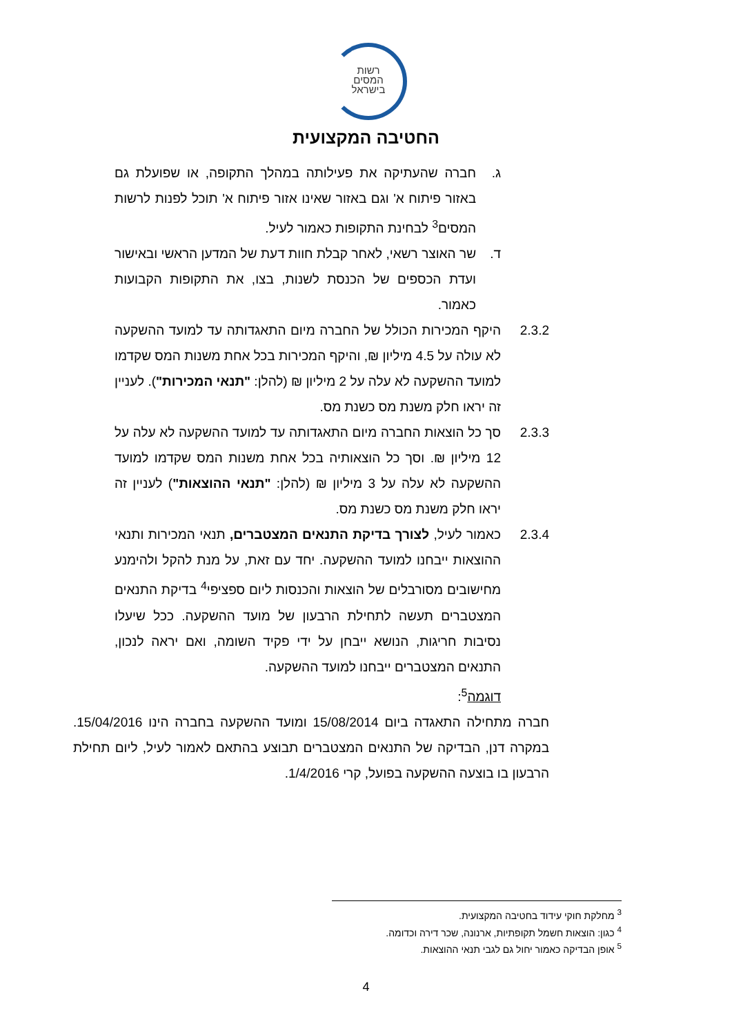רשות
המסים
בישראל
החטיבה המקצועית
ג. חברה שהעתיקה את פעילותה במהלך התקופה, או שפועלת גם באזור פיתוח א' וגם באזור שאינו אזור פיתוח א' תוכל לפנות לרשות המסים<sup>3</sup> לבחינת התקופות כאמור לעיל.
ד. שר האוצר רשאי, לאחר קבלת חוות דעת של המדען הראשי ובאישור ועדת הכספים של הכנסת לשנות, בצו, את התקופות הקבועות כאמור.
2.3.2 היקף המכירות הכולל של החברה מיום התאגדותה עד למועד ההשקעה לא עולה על 4.5 מיליון ₪, והיקף המכירות בכל אחת משנות המס שקדמו למועד ההשקעה לא עלה על 2 מיליון ₪ (להלן: "תנאי המכירות"). לעניין זה יראו חלק משנת מס כשנת מס.
2.3.3 סך כל הוצאות החברה מיום התאגדותה עד למועד ההשקעה לא עלה על 12 מיליון ₪. וסך כל הוצאותיה בכל אחת משנות המס שקדמו למועד ההשקעה לא עלה על 3 מיליון ₪ (להלן: "תנאי ההוצאות") לעניין זה יראו חלק משנת מס כשנת מס.
2.3.4 כאמור לעיל, לצורך בדיקת התנאים המצטברים, תנאי המכירות ותנאי ההוצאות ייבחנו למועד ההשקעה. יחד עם זאת, על מנת להקל ולהימנע מחישובים מסורבלים של הוצאות והכנסות ליום ספציפי<sup>4</sup> בדיקת התנאים המצטברים תעשה לתחילת הרבעון של מועד ההשקעה. ככל שיעלו נסיבות חריגות, הנושא ייבחן על ידי פקיד השומה, ואם יראה לנכון, התנאים המצטברים ייבחנו למועד ההשקעה.
דוגמה<sup>5</sup>:
חברה מתחילה התאגדה ביום 15/08/2014 ומועד ההשקעה בחברה הינו 15/04/2016. במקרה דנן, הבדיקה של התנאים המצטברים תבוצע בהתאם לאמור לעיל, ליום תחילת הרבעון בו בוצעה ההשקעה בפועל, קרי 1/4/2016.
<sup>3</sup> מחלקת חוקי עידוד בחטיבה המקצועית.
<sup>4</sup> כגון: הוצאות חשמל תקופתיות, ארנונה, שכר דירה וכדומה.
<sup>5</sup> אופן הבדיקה כאמור יחול גם לגבי תנאי ההוצאות.
4